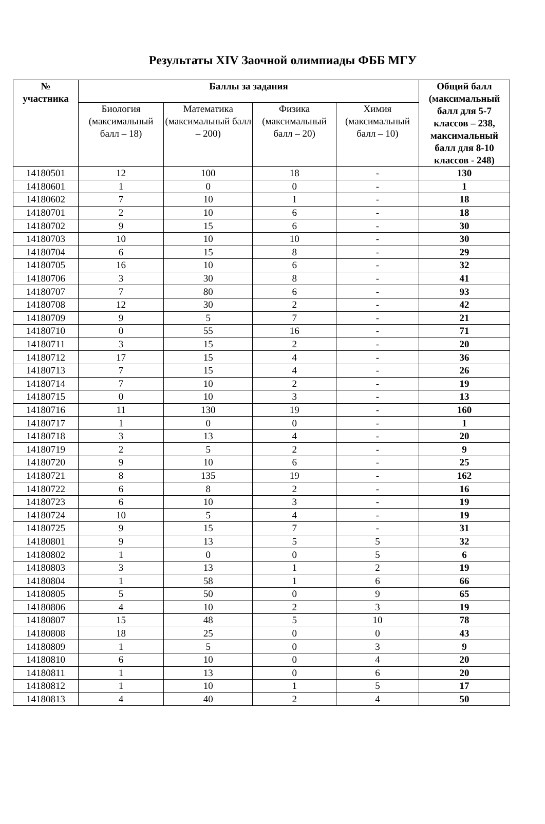Результаты XIV Заочной олимпиады ФББ МГУ
| № участника | Баллы за задания | | | | Общий балл (максимальный балл для 5-7 классов – 238, максимальный балл для 8-10 классов - 248) |
| --- | --- | --- | --- | --- | --- |
| | Биология (максимальный балл – 18) | Математика (максимальный балл – 200) | Физика (максимальный балл – 20) | Химия (максимальный балл – 10) | |
| 14180501 | 12 | 100 | 18 | - | 130 |
| 14180601 | 1 | 0 | 0 | - | 1 |
| 14180602 | 7 | 10 | 1 | - | 18 |
| 14180701 | 2 | 10 | 6 | - | 18 |
| 14180702 | 9 | 15 | 6 | - | 30 |
| 14180703 | 10 | 10 | 10 | - | 30 |
| 14180704 | 6 | 15 | 8 | - | 29 |
| 14180705 | 16 | 10 | 6 | - | 32 |
| 14180706 | 3 | 30 | 8 | - | 41 |
| 14180707 | 7 | 80 | 6 | - | 93 |
| 14180708 | 12 | 30 | 2 | - | 42 |
| 14180709 | 9 | 5 | 7 | - | 21 |
| 14180710 | 0 | 55 | 16 | - | 71 |
| 14180711 | 3 | 15 | 2 | - | 20 |
| 14180712 | 17 | 15 | 4 | - | 36 |
| 14180713 | 7 | 15 | 4 | - | 26 |
| 14180714 | 7 | 10 | 2 | - | 19 |
| 14180715 | 0 | 10 | 3 | - | 13 |
| 14180716 | 11 | 130 | 19 | - | 160 |
| 14180717 | 1 | 0 | 0 | - | 1 |
| 14180718 | 3 | 13 | 4 | - | 20 |
| 14180719 | 2 | 5 | 2 | - | 9 |
| 14180720 | 9 | 10 | 6 | - | 25 |
| 14180721 | 8 | 135 | 19 | - | 162 |
| 14180722 | 6 | 8 | 2 | - | 16 |
| 14180723 | 6 | 10 | 3 | - | 19 |
| 14180724 | 10 | 5 | 4 | - | 19 |
| 14180725 | 9 | 15 | 7 | - | 31 |
| 14180801 | 9 | 13 | 5 | 5 | 32 |
| 14180802 | 1 | 0 | 0 | 5 | 6 |
| 14180803 | 3 | 13 | 1 | 2 | 19 |
| 14180804 | 1 | 58 | 1 | 6 | 66 |
| 14180805 | 5 | 50 | 0 | 9 | 65 |
| 14180806 | 4 | 10 | 2 | 3 | 19 |
| 14180807 | 15 | 48 | 5 | 10 | 78 |
| 14180808 | 18 | 25 | 0 | 0 | 43 |
| 14180809 | 1 | 5 | 0 | 3 | 9 |
| 14180810 | 6 | 10 | 0 | 4 | 20 |
| 14180811 | 1 | 13 | 0 | 6 | 20 |
| 14180812 | 1 | 10 | 1 | 5 | 17 |
| 14180813 | 4 | 40 | 2 | 4 | 50 |